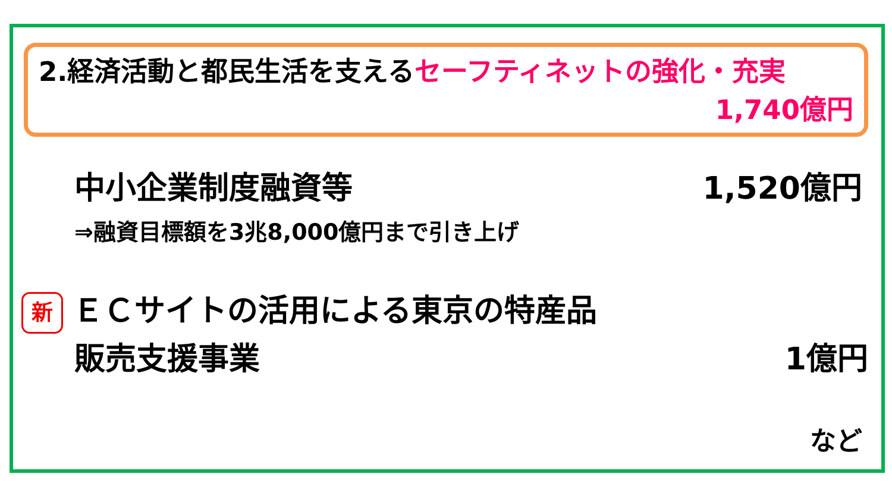2.経済活動と都民生活を支えるセーフティネットの強化・充実
1,740億円
中小企業制度融資等 1,520億円
⇒融資目標額を3兆8,000億円まで引き上げ
新 ＥＣサイトの活用による東京の特産品
販売支援事業 1億円
など